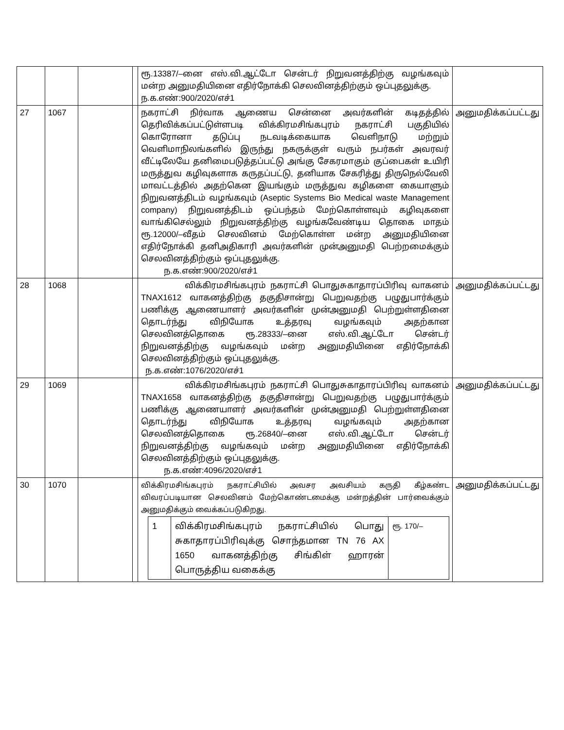| | | | | ரூ.13387/–னை எஸ்.வி.ஆட்டோ சென்டர் நிறுவனத்திற்கு வழங்கவும் மன்ற அனுமதியினை எதிர்நோக்கி செலவினத்திற்கும் ஒப்புதலுக்கு. ந.க.எண்:900/2020/எச்1 | |
| 27 | 1067 | | | நகராட்சி நிர்வாக ஆணைய சென்னை அவர்களின் கடிதத்தில் தெரிவிக்கப்பட்டுள்ளபடி விக்கிரமசிங்கபுரம் நகராட்சி பகுதியில் கொரோனா தடுப்பு நடவடிக்கையாக வெளிநாடு மற்றும் வெளிமாநிலங்களில் இருந்து நகருக்குள் வரும் நபர்கள் அவரவர் வீட்டிலேயே தனிமைபடுத்தப்பட்டு அங்கு சேகரமாகும் குப்பைகள் உயிரி மருத்துவ கழிவுகளாக கருதப்பட்டு, தனியாக சேகரித்து திருநெல்வேலி மாவட்டத்தில் அதற்கென இயங்கும் மருத்துவ கழிகளை கையாளும் நிறுவனத்திடம் வழங்கவும் (Aseptic Systems Bio Medical waste Management company) நிறுவனத்திடம் ஒப்பந்தம் மேற்கொள்ளவும் கழிவுகளை வாங்கிசெல்லும் நிறுவனத்திற்கு வழங்கவேண்டிய தொகை மாதம் ரூ.12000/–வீதம் செலவினம் மேற்கொள்ள மன்ற அனுமதியினை எதிர்நோக்கி தனிஅதிகாரி அவர்களின் முன்அனுமதி பெற்றமைக்கும் செலவினத்திற்கும் ஒப்புதலுக்கு. ந.க.எண்:900/2020/எச்1 | அனுமதிக்கப்பட்டது |
| 28 | 1068 | | | விக்கிரமசிங்கபுரம் நகராட்சி பொதுசுகாதாரப்பிரிவு வாகனம் TNAX1612 வாகனத்திற்கு தகுதிசான்று பெறுவதற்கு பழுதுபார்க்கும் பணிக்கு ஆணையாளர் அவர்களின் முன்அனுமதி பெற்றுள்ளதினை தொடர்ந்து விநியோக உத்தரவு வழங்கவும் அதற்கான செலவினத்தொகை ரூ.28333/–னை எஸ்.வி.ஆட்டோ சென்டர் நிறுவனத்திற்கு வழங்கவும் மன்ற அனுமதியினை எதிர்நோக்கி செலவினத்திற்கும் ஒப்புதலுக்கு. ந.க.எண்:1076/2020/எச்1 | அனுமதிக்கப்பட்டது |
| 29 | 1069 | | | விக்கிரமசிங்கபுரம் நகராட்சி பொதுசுகாதாரப்பிரிவு வாகனம் TNAX1658 வாகனத்திற்கு தகுதிசான்று பெறுவதற்கு பழுதுபார்க்கும் பணிக்கு ஆணையாளர் அவர்களின் முன்அனுமதி பெற்றுள்ளதினை தொடர்ந்து விநியோக உத்தரவு வழங்கவும் அதற்கான செலவினத்தொகை ரூ.26840/–னை எஸ்.வி.ஆட்டோ சென்டர் நிறுவனத்திற்கு வழங்கவும் மன்ற அனுமதியினை எதிர்நோக்கி செலவினத்திற்கும் ஒப்புதலுக்கு. ந.க.எண்:4096/2020/எச்1 | அனுமதிக்கப்பட்டது |
| 30 | 1070 | | | விக்கிரமசிங்கபுரம் நகராட்சியில் அவசர அவசியம் கருதி கீழ்கண்ட விவரப்படியான செலவினம் மேற்கொண்டமைக்கு மன்றத்தின் பார்வைக்கும் அனுமதிக்கும் வைக்கப்படுகிறது. / 1 / விக்கிரமசிங்கபுரம் நகராட்சியில் பொது சுகாதாரப்பிரிவுக்கு சொந்தமான TN 76 AX 1650 வாகனத்திற்கு சிங்கிள் ஹாரன் பொருத்திய வகைக்கு / ரூ. 170/– / | அனுமதிக்கப்பட்டது |